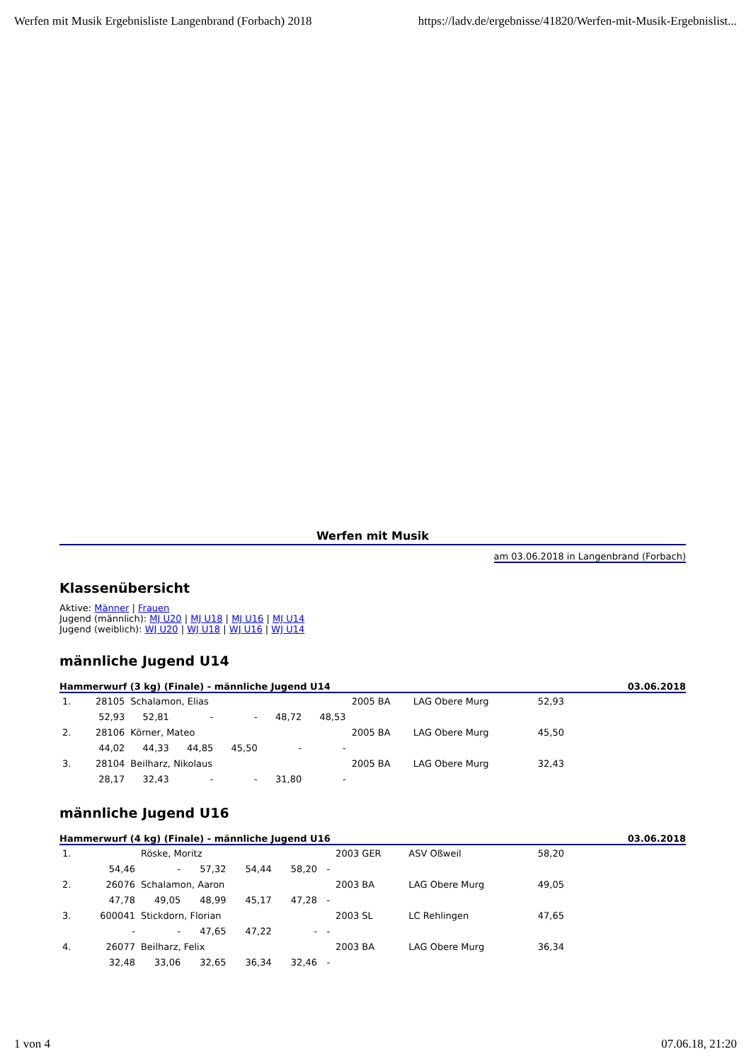Werfen mit Musik Ergebnisliste Langenbrand (Forbach) 2018 https://ladv.de/ergebnisse/41820/Werfen-mit-Musik-Ergebnislist...
Werfen mit Musik
am 03.06.2018 in Langenbrand (Forbach)
Klassenübersicht
Aktive: Männer | Frauen
Jugend (männlich): MJ U20 | MJ U18 | MJ U16 | MJ U14
Jugend (weiblich): WJ U20 | WJ U18 | WJ U16 | WJ U14
männliche Jugend U14
Hammerwurf (3 kg) (Finale) - männliche Jugend U14 03.06.2018
| 1. | 28105 | Schalamon, Elias | | | | | 2005 BA | LAG Obere Murg | 52,93 | |
| | 52,93 | 52,81 | - | - | 48,72 | 48,53 | | | | |
| 2. | 28106 | Körner, Mateo | | | | | 2005 BA | LAG Obere Murg | 45,50 | |
| | 44,02 | 44,33 | 44,85 | 45,50 | - | - | | | | |
| 3. | 28104 | Beilharz, Nikolaus | | | | | 2005 BA | LAG Obere Murg | 32,43 | |
| | 28,17 | 32,43 | - | - | 31,80 | - | | | | |
männliche Jugend U16
Hammerwurf (4 kg) (Finale) - männliche Jugend U16 03.06.2018
| 1. | | Röske, Moritz | | | | | 2003 GER | ASV Oßweil | 58,20 | |
| | 54,46 | - | 57,32 | 54,44 | 58,20 | - | | | | |
| 2. | 26076 | Schalamon, Aaron | | | | | 2003 BA | LAG Obere Murg | 49,05 | |
| | 47,78 | 49,05 | 48,99 | 45,17 | 47,28 | - | | | | |
| 3. | 600041 | Stickdorn, Florian | | | | | 2003 SL | LC Rehlingen | 47,65 | |
| | - | - | 47,65 | 47,22 | - | - | | | | |
| 4. | 26077 | Beilharz, Felix | | | | | 2003 BA | LAG Obere Murg | 36,34 | |
| | 32,48 | 33,06 | 32,65 | 36,34 | 32,46 | - | | | | |
1 von 4 07.06.18, 21:20